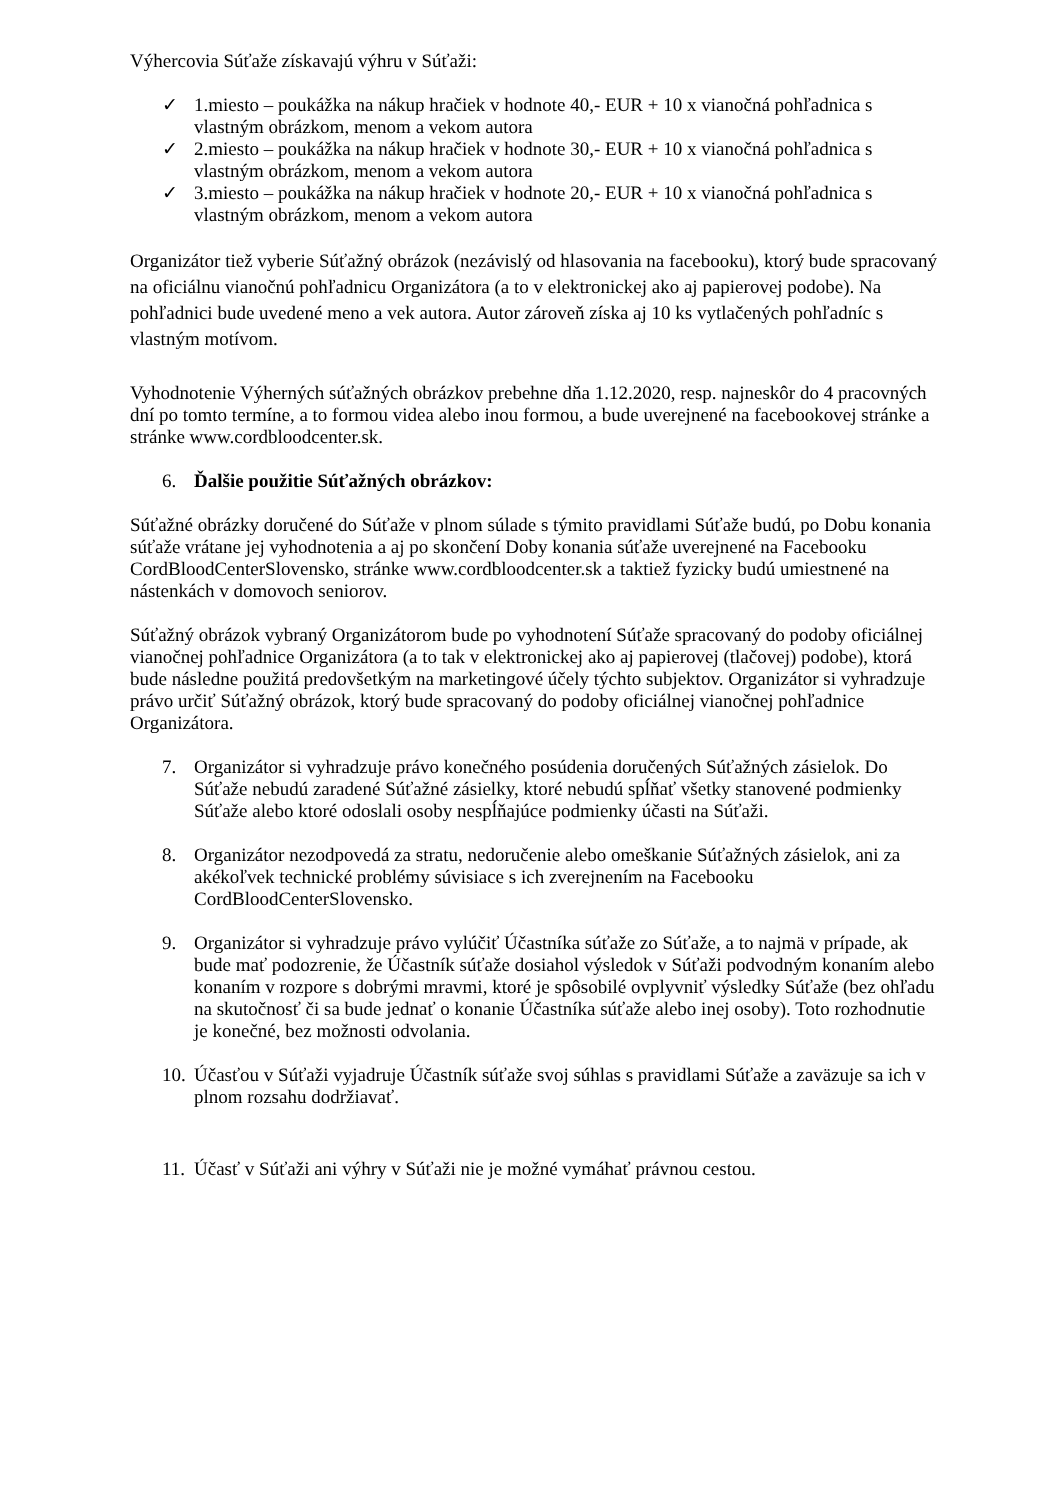Výhercovia Súťaže získavajú výhru v Súťaži:
✓ 1.miesto – poukážka na nákup hračiek v hodnote 40,- EUR + 10 x vianočná pohľadnica s vlastným obrázkom, menom a vekom autora
✓ 2.miesto – poukážka na nákup hračiek v hodnote 30,- EUR + 10 x vianočná pohľadnica s vlastným obrázkom, menom a vekom autora
✓ 3.miesto – poukážka na nákup hračiek v hodnote 20,- EUR + 10 x vianočná pohľadnica s vlastným obrázkom, menom a vekom autora
Organizátor tiež vyberie Súťažný obrázok (nezávislý od hlasovania na facebooku), ktorý bude spracovaný na oficiálnu vianočnú pohľadnicu Organizátora (a to v elektronickej ako aj papierovej podobe). Na pohľadnici bude uvedené meno a vek autora. Autor zároveň získa aj 10 ks vytlačených pohľadníc s vlastným motívom.
Vyhodnotenie Výherných súťažných obrázkov prebehne dňa 1.12.2020, resp. najneskôr do 4 pracovných dní po tomto termíne, a to formou videa alebo inou formou, a bude uverejnené na facebookovej stránke a stránke www.cordbloodcenter.sk.
6. Ďalšie použitie Súťažných obrázkov:
Súťažné obrázky doručené do Súťaže v plnom súlade s týmito pravidlami Súťaže budú, po Dobu konania súťaže vrátane jej vyhodnotenia a aj po skončení Doby konania súťaže uverejnené na Facebooku CordBloodCenterSlovensko, stránke www.cordbloodcenter.sk a taktiež fyzicky budú umiestnené na nástenkách v domovoch seniorov.
Súťažný obrázok vybraný Organizátorom bude po vyhodnotení Súťaže spracovaný do podoby oficiálnej vianočnej pohľadnice Organizátora (a to tak v elektronickej ako aj papierovej (tlačovej) podobe), ktorá bude následne použitá predovšetkým na marketingové účely týchto subjektov. Organizátor si vyhradzuje právo určiť Súťažný obrázok, ktorý bude spracovaný do podoby oficiálnej vianočnej pohľadnice Organizátora.
7. Organizátor si vyhradzuje právo konečného posúdenia doručených Súťažných zásielok. Do Súťaže nebudú zaradené Súťažné zásielky, ktoré nebudú spĺňať všetky stanovené podmienky Súťaže alebo ktoré odoslali osoby nespĺňajúce podmienky účasti na Súťaži.
8. Organizátor nezodpovedá za stratu, nedoručenie alebo omeškanie Súťažných zásielok, ani za akékoľvek technické problémy súvisiace s ich zverejnením na Facebooku CordBloodCenterSlovensko.
9. Organizátor si vyhradzuje právo vylúčiť Účastníka súťaže zo Súťaže, a to najmä v prípade, ak bude mať podozrenie, že Účastník súťaže dosiahol výsledok v Súťaži podvodným konaním alebo konaním v rozpore s dobrými mravmi, ktoré je spôsobilé ovplyvniť výsledky Súťaže (bez ohľadu na skutočnosť či sa bude jednať o konanie Účastníka súťaže alebo inej osoby). Toto rozhodnutie je konečné, bez možnosti odvolania.
10. Účasťou v Súťaži vyjadruje Účastník súťaže svoj súhlas s pravidlami Súťaže a zaväzuje sa ich v plnom rozsahu dodržiavať.
11. Účasť v Súťaži ani výhry v Súťaži nie je možné vymáhať právnou cestou.